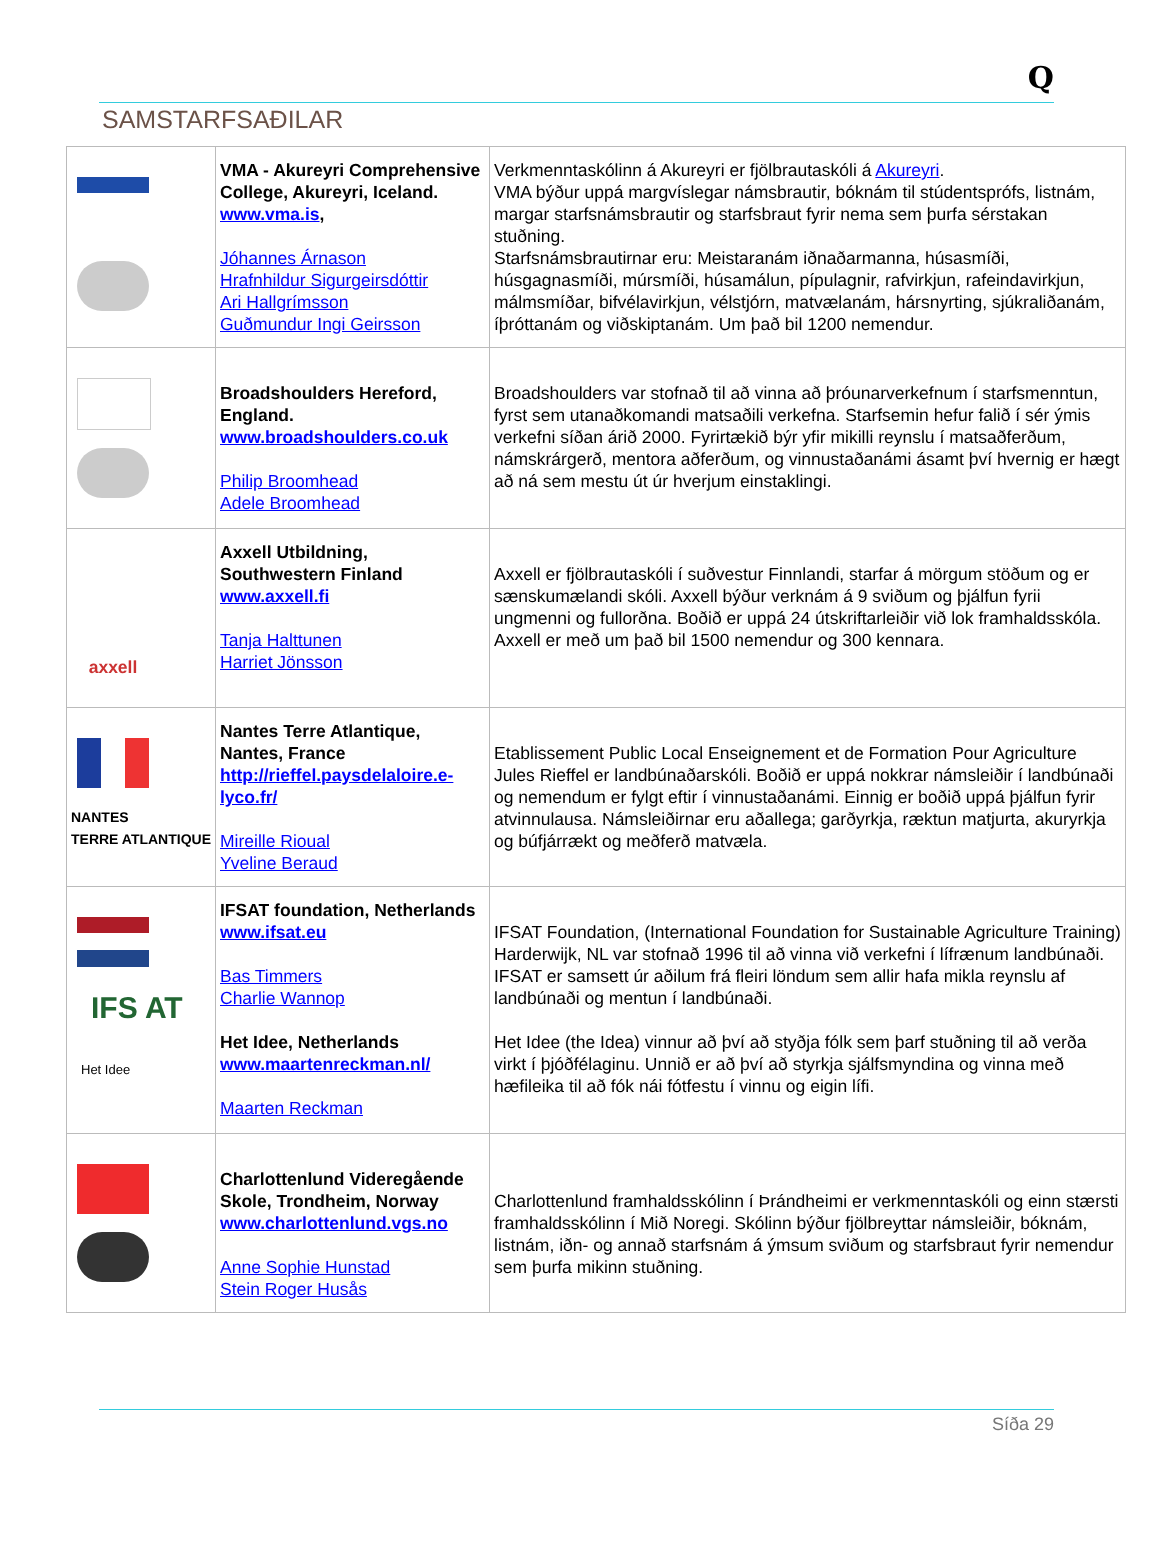Q
SAMSTARFSAÐILAR
| | VMA - Akureyri Comprehensive College, Akureyri, Iceland. www.vma.is , Jóhannes Árnason Hrafnhildur Sigurgeirsdóttir Ari Hallgrímsson Guðmundur Ingi Geirsson | Verkmenntaskólinn á Akureyri er fjölbrautaskóli á Akureyri . VMA býður uppá margvíslegar námsbrautir, bóknám til stúdentsprófs, listnám, margar starfsnámsbrautir og starfsbraut fyrir nema sem þurfa sérstakan stuðning. Starfsnámsbrautirnar eru: Meistaranám iðnaðarmanna, húsasmíði, húsgagnasmíði, múrsmíði, húsamálun, pípulagnir, rafvirkjun, rafeindavirkjun, málmsmíðar, bifvélavirkjun, vélstjórn, matvælanám, hársnyrting, sjúkraliðanám, íþróttanám og viðskiptanám. Um það bil 1200 nemendur. |
| | Broadshoulders Hereford, England. www.broadshoulders.co.uk Philip Broomhead Adele Broomhead | Broadshoulders var stofnað til að vinna að þróunarverkefnum í starfsmenntun, fyrst sem utanaðkomandi matsaðili verkefna. Starfsemin hefur falið í sér ýmis verkefni síðan árið 2000. Fyrirtækið býr yfir mikilli reynslu í matsaðferðum, námskrárgerð, mentora aðferðum, og vinnustaðanámi ásamt því hvernig er hægt að ná sem mestu út úr hverjum einstaklingi. |
| axxell | Axxell Utbildning, Southwestern Finland www.axxell.fi Tanja Halttunen Harriet Jönsson | Axxell er fjölbrautaskóli í suðvestur Finnlandi, starfar á mörgum stöðum og er sænskumælandi skóli. Axxell býður verknám á 9 sviðum og þjálfun fyrii ungmenni og fullorðna. Boðið er uppá 24 útskriftarleiðir við lok framhaldsskóla. Axxell er með um það bil 1500 nemendur og 300 kennara. |
| NANTES TERRE ATLANTIQUE | Nantes Terre Atlantique, Nantes, France http://rieffel.paysdelaloire.e-lyco.fr/ Mireille Rioual Yveline Beraud | Etablissement Public Local Enseignement et de Formation Pour Agriculture Jules Rieffel er landbúnaðarskóli. Boðið er uppá nokkrar námsleiðir í landbúnaði og nemendum er fylgt eftir í vinnustaðanámi. Einnig er boðið uppá þjálfun fyrir atvinnulausa. Námsleiðirnar eru aðallega; garðyrkja, ræktun matjurta, akuryrkja og búfjárrækt og meðferð matvæla. |
| IFS AT Het Idee | IFSAT foundation, Netherlands www.ifsat.eu Bas Timmers Charlie Wannop Het Idee, Netherlands www.maartenreckman.nl/ Maarten Reckman | IFSAT Foundation, (International Foundation for Sustainable Agriculture Training) Harderwijk, NL var stofnað 1996 til að vinna við verkefni í lífrænum landbúnaði. IFSAT er samsett úr aðilum frá fleiri löndum sem allir hafa mikla reynslu af landbúnaði og mentun í landbúnaði. Het Idee (the Idea) vinnur að því að styðja fólk sem þarf stuðning til að verða virkt í þjóðfélaginu. Unnið er að því að styrkja sjálfsmyndina og vinna með hæfileika til að fók nái fótfestu í vinnu og eigin lífi. |
| | Charlottenlund Videregående Skole, Trondheim, Norway www.charlottenlund.vgs.no Anne Sophie Hunstad Stein Roger Husås | Charlottenlund framhaldsskólinn í Þrándheimi er verkmenntaskóli og einn stærsti framhaldsskólinn í Mið Noregi. Skólinn býður fjölbreyttar námsleiðir, bóknám, listnám, iðn- og annað starfsnám á ýmsum sviðum og starfsbraut fyrir nemendur sem þurfa mikinn stuðning. |
Síða 29